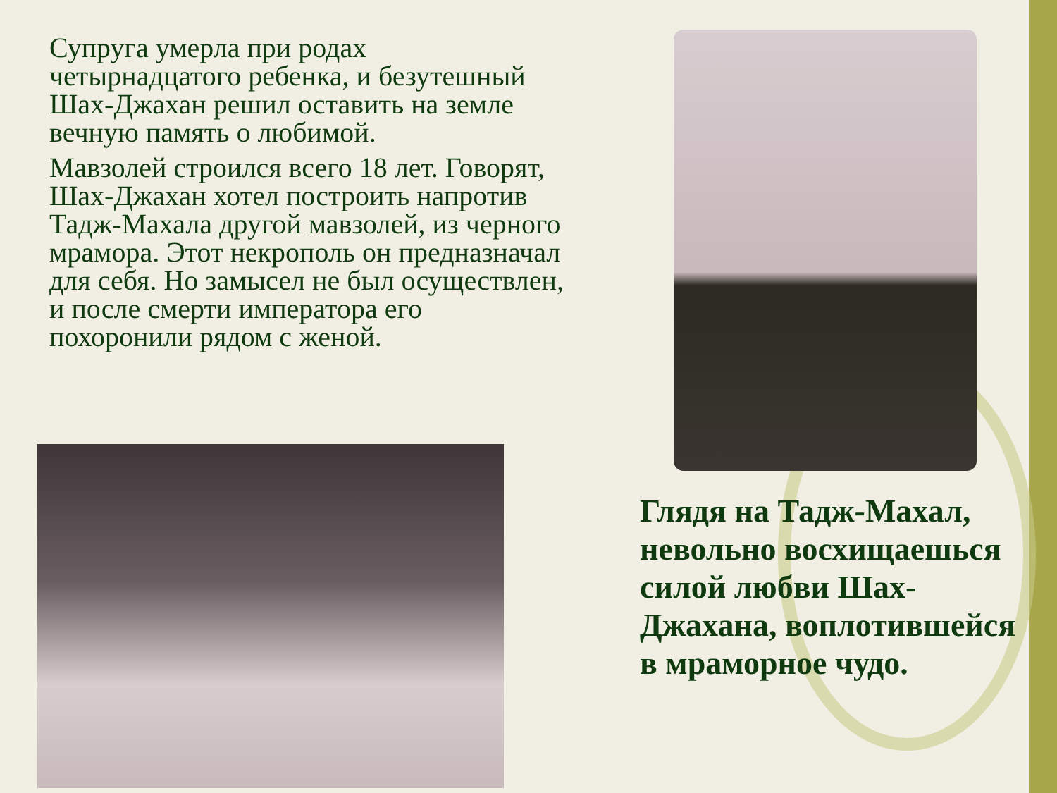Супруга умерла при родах четырнадцатого ребенка, и безутешный Шах-Джахан решил оставить на земле вечную память о любимой.
Мавзолей строился всего 18 лет. Говорят, Шах-Джахан хотел построить напротив Тадж-Махала другой мавзолей, из черного мрамора. Этот некрополь он предназначал для себя. Но замысел не был осуществлен, и после смерти императора его похоронили рядом с женой.
Глядя на Тадж-Махал, невольно восхищаешься силой любви Шах-Джахана, воплотившейся в мраморное чудо.